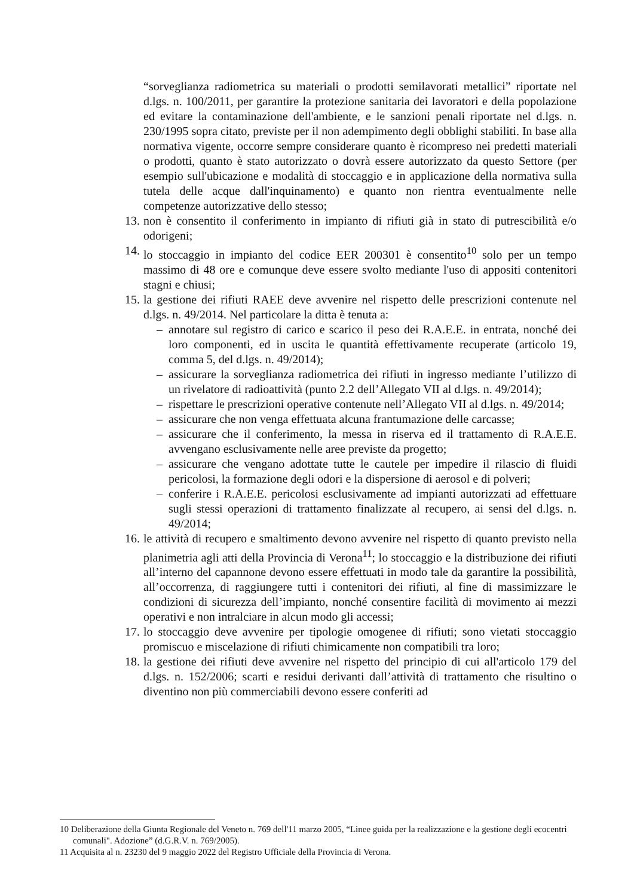“sorveglianza radiometrica su materiali o prodotti semilavorati metallici” riportate nel d.lgs. n. 100/2011, per garantire la protezione sanitaria dei lavoratori e della popolazione ed evitare la contaminazione dell'ambiente, e le sanzioni penali riportate nel d.lgs. n. 230/1995 sopra citato, previste per il non adempimento degli obblighi stabiliti. In base alla normativa vigente, occorre sempre considerare quanto è ricompreso nei predetti materiali o prodotti, quanto è stato autorizzato o dovrà essere autorizzato da questo Settore (per esempio sull'ubicazione e modalità di stoccaggio e in applicazione della normativa sulla tutela delle acque dall'inquinamento) e quanto non rientra eventualmente nelle competenze autorizzative dello stesso;
13.
non è consentito il conferimento in impianto di rifiuti già in stato di putrescibilità e/o odorigeni;
14.
lo stoccaggio in impianto del codice EER 200301 è consentito<sup>10</sup> solo per un tempo massimo di 48 ore e comunque deve essere svolto mediante l'uso di appositi contenitori stagni e chiusi;
15.
la gestione dei rifiuti RAEE deve avvenire nel rispetto delle prescrizioni contenute nel d.lgs. n. 49/2014. Nel particolare la ditta è tenuta a:
– annotare sul registro di carico e scarico il peso dei R.A.E.E. in entrata, nonché dei loro componenti, ed in uscita le quantità effettivamente recuperate (articolo 19, comma 5, del d.lgs. n. 49/2014);
– assicurare la sorveglianza radiometrica dei rifiuti in ingresso mediante l’utilizzo di un rivelatore di radioattività (punto 2.2 dell’Allegato VII al d.lgs. n. 49/2014);
– rispettare le prescrizioni operative contenute nell’Allegato VII al d.lgs. n. 49/2014;
– assicurare che non venga effettuata alcuna frantumazione delle carcasse;
– assicurare che il conferimento, la messa in riserva ed il trattamento di R.A.E.E. avvengano esclusivamente nelle aree previste da progetto;
– assicurare che vengano adottate tutte le cautele per impedire il rilascio di fluidi pericolosi, la formazione degli odori e la dispersione di aerosol e di polveri;
– conferire i R.A.E.E. pericolosi esclusivamente ad impianti autorizzati ad effettuare sugli stessi operazioni di trattamento finalizzate al recupero, ai sensi del d.lgs. n. 49/2014;
16.
le attività di recupero e smaltimento devono avvenire nel rispetto di quanto previsto nella planimetria agli atti della Provincia di Verona<sup>11</sup>; lo stoccaggio e la distribuzione dei rifiuti all’interno del capannone devono essere effettuati in modo tale da garantire la possibilità, all’occorrenza, di raggiungere tutti i contenitori dei rifiuti, al fine di massimizzare le condizioni di sicurezza dell’impianto, nonché consentire facilità di movimento ai mezzi operativi e non intralciare in alcun modo gli accessi;
17.
lo stoccaggio deve avvenire per tipologie omogenee di rifiuti; sono vietati stoccaggio promiscuo e miscelazione di rifiuti chimicamente non compatibili tra loro;
18.
la gestione dei rifiuti deve avvenire nel rispetto del principio di cui all'articolo 179 del d.lgs. n. 152/2006; scarti e residui derivanti dall’attività di trattamento che risultino o diventino non più commerciabili devono essere conferiti ad
10 Deliberazione della Giunta Regionale del Veneto n. 769 dell'11 marzo 2005, “Linee guida per la realizzazione e la gestione degli ecocentri comunali". Adozione” (d.G.R.V. n. 769/2005).
11 Acquisita al n. 23230 del 9 maggio 2022 del Registro Ufficiale della Provincia di Verona.